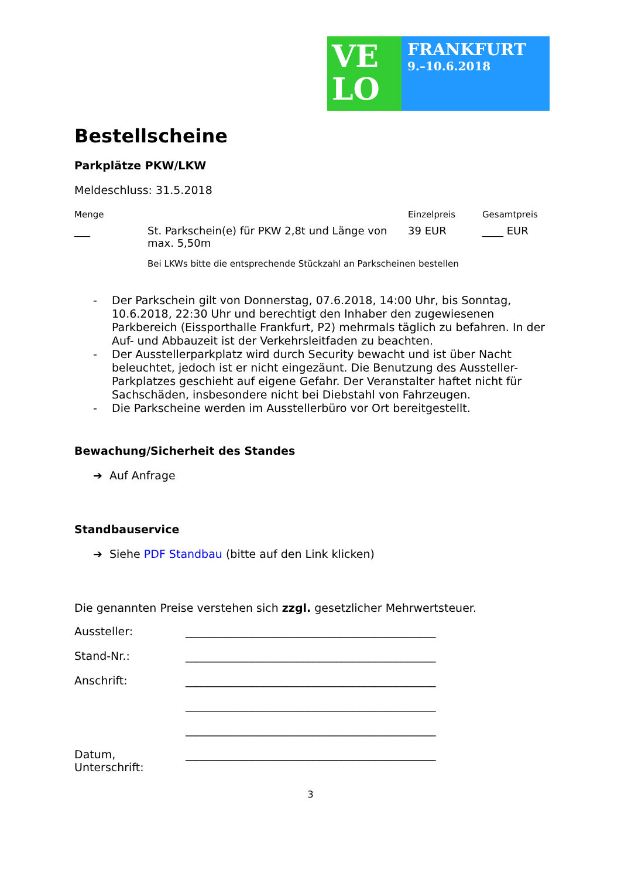VE
LO
FRANKFURT
9.–10.6.2018
Bestellscheine
Parkplätze PKW/LKW
Meldeschluss: 31.5.2018
| Menge | | Einzelpreis | Gesamtpreis |
| --- | --- | --- | --- |
| ___ | St. Parkschein(e) für PKW 2,8t und Länge von max. 5,50m | 39 EUR | ____ EUR |
| | Bei LKWs bitte die entsprechende Stückzahl an Parkscheinen bestellen | | |
- Der Parkschein gilt von Donnerstag, 07.6.2018, 14:00 Uhr, bis Sonntag, 10.6.2018, 22:30 Uhr und berechtigt den Inhaber den zugewiesenen Parkbereich (Eissporthalle Frankfurt, P2) mehrmals täglich zu befahren. In der Auf- und Abbauzeit ist der Verkehrsleitfaden zu beachten.
- Der Ausstellerparkplatz wird durch Security bewacht und ist über Nacht beleuchtet, jedoch ist er nicht eingezäunt. Die Benutzung des Aussteller-Parkplatzes geschieht auf eigene Gefahr. Der Veranstalter haftet nicht für Sachschäden, insbesondere nicht bei Diebstahl von Fahrzeugen.
- Die Parkscheine werden im Ausstellerbüro vor Ort bereitgestellt.
Bewachung/Sicherheit des Standes
➔ Auf Anfrage
Standbauservice
➔ Siehe PDF Standbau (bitte auf den Link klicken)
Die genannten Preise verstehen sich zzgl. gesetzlicher Mehrwertsteuer.
Aussteller: _____________________________________________
Stand-Nr.: _____________________________________________
Anschrift: _____________________________________________
_____________________________________________
_____________________________________________
Datum, Unterschrift: _____________________________________________
3